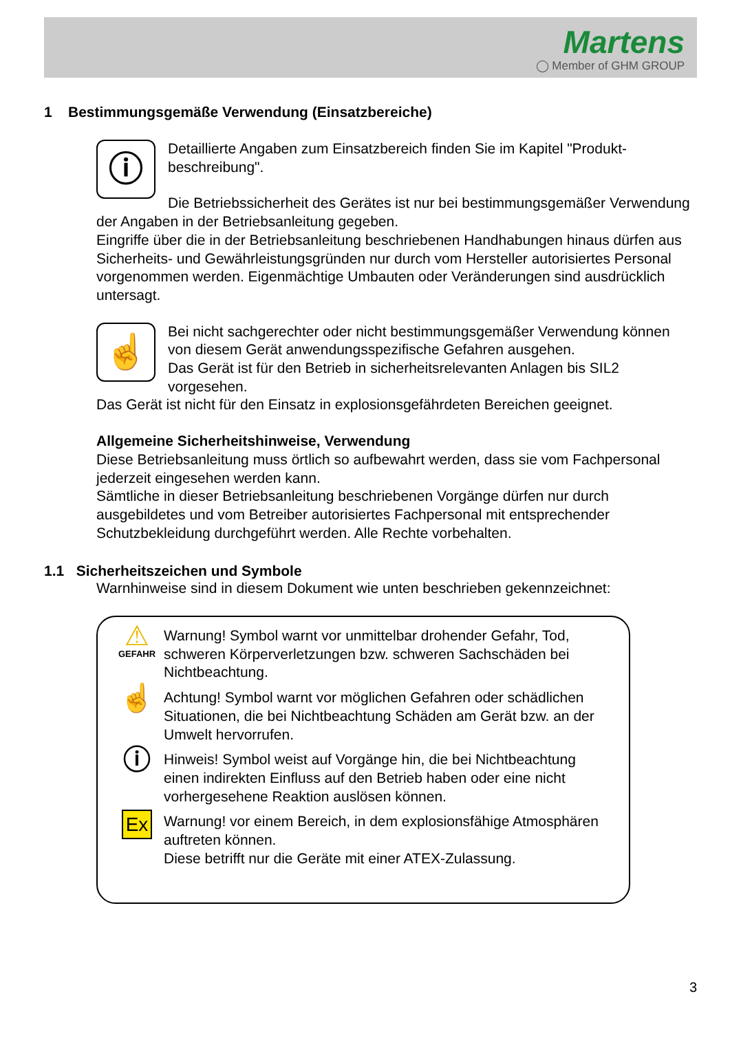Martens
◯ Member of GHM GROUP
1 Bestimmungsgemäße Verwendung (Einsatzbereiche)
ⓘ
Detaillierte Angaben zum Einsatzbereich finden Sie im Kapitel "Produkt-beschreibung".
Die Betriebssicherheit des Gerätes ist nur bei bestimmungsgemäßer Verwendung der Angaben in der Betriebsanleitung gegeben.
Eingriffe über die in der Betriebsanleitung beschriebenen Handhabungen hinaus dürfen aus Sicherheits- und Gewährleistungsgründen nur durch vom Hersteller autorisiertes Personal vorgenommen werden. Eigenmächtige Umbauten oder Veränderungen sind ausdrücklich untersagt.
☝
Bei nicht sachgerechter oder nicht bestimmungsgemäßer Verwendung können von diesem Gerät anwendungsspezifische Gefahren ausgehen.
Das Gerät ist für den Betrieb in sicherheitsrelevanten Anlagen bis SIL2 vorgesehen.
Das Gerät ist nicht für den Einsatz in explosionsgefährdeten Bereichen geeignet.
Allgemeine Sicherheitshinweise, Verwendung
Diese Betriebsanleitung muss örtlich so aufbewahrt werden, dass sie vom Fachpersonal jederzeit eingesehen werden kann.
Sämtliche in dieser Betriebsanleitung beschriebenen Vorgänge dürfen nur durch ausgebildetes und vom Betreiber autorisiertes Fachpersonal mit entsprechender Schutzbekleidung durchgeführt werden. Alle Rechte vorbehalten.
1.1 Sicherheitszeichen und Symbole
Warnhinweise sind in diesem Dokument wie unten beschrieben gekennzeichnet:
⚠
GEFAHR
Warnung! Symbol warnt vor unmittelbar drohender Gefahr, Tod, schweren Körperverletzungen bzw. schweren Sachschäden bei Nichtbeachtung.
☝
Achtung! Symbol warnt vor möglichen Gefahren oder schädlichen Situationen, die bei Nichtbeachtung Schäden am Gerät bzw. an der Umwelt hervorrufen.
ⓘ
Hinweis! Symbol weist auf Vorgänge hin, die bei Nichtbeachtung einen indirekten Einfluss auf den Betrieb haben oder eine nicht vorhergesehene Reaktion auslösen können.
Ex
Warnung! vor einem Bereich, in dem explosionsfähige Atmosphären auftreten können.
Diese betrifft nur die Geräte mit einer ATEX-Zulassung.
3